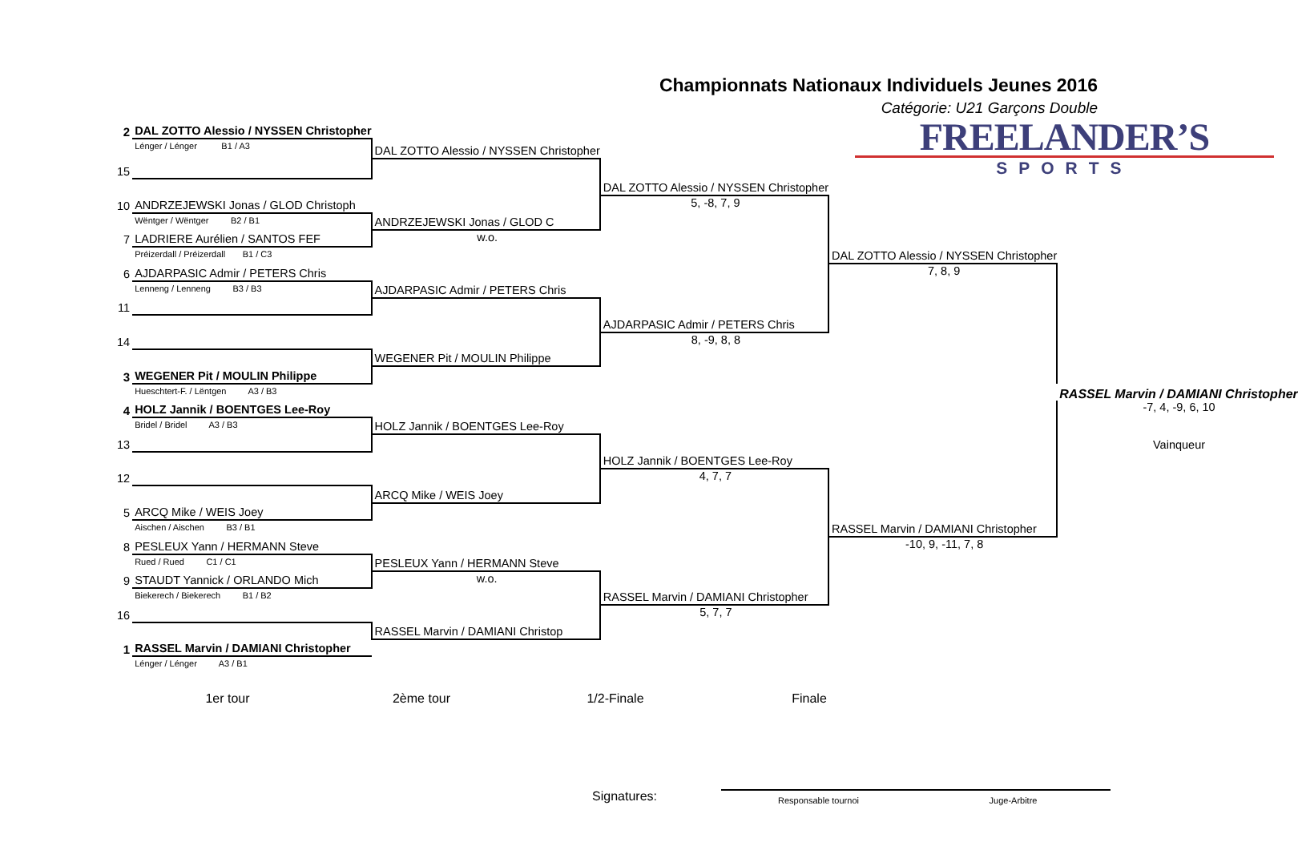Championnats Nationaux Individuels Jeunes 2016
Catégorie: U21 Garçons Double
| 2 | DAL ZOTTO Alessio / NYSSEN Christopher | | | FREELANDER’S SPORTS | |
| | Lénger / Lénger B1 / A3 | DAL ZOTTO Alessio / NYSSEN Christopher | | | |
| 15 | | | | | |
| | | | DAL ZOTTO Alessio / NYSSEN Christopher | | |
| 10 | ANDRZEJEWSKI Jonas / GLOD Christoph | | 5, -8, 7, 9 | | |
| | Wëntger / Wëntger B2 / B1 | ANDRZEJEWSKI Jonas / GLOD C | | | |
| 7 | LADRIERE Aurélien / SANTOS FEF | w.o. | | | |
| | Préizerdall / Préizerdall B1 / C3 | | | DAL ZOTTO Alessio / NYSSEN Christopher | |
| 6 | AJDARPASIC Admir / PETERS Chris | | | 7, 8, 9 | |
| | Lenneng / Lenneng B3 / B3 | AJDARPASIC Admir / PETERS Chris | | | |
| 11 | | | | | |
| | | | AJDARPASIC Admir / PETERS Chris | | |
| 14 | | | 8, -9, 8, 8 | | |
| | | WEGENER Pit / MOULIN Philippe | | | |
| 3 | WEGENER Pit / MOULIN Philippe | | | | |
| | Hueschtert-F. / Lëntgen A3 / B3 | | | | RASSEL Marvin / DAMIANI Christopher |
| 4 | HOLZ Jannik / BOENTGES Lee-Roy | | | | -7, 4, -9, 6, 10 |
| | Bridel / Bridel A3 / B3 | HOLZ Jannik / BOENTGES Lee-Roy | | | |
| 13 | | | | | Vainqueur |
| | | | HOLZ Jannik / BOENTGES Lee-Roy | | |
| 12 | | | 4, 7, 7 | | |
| | | ARCQ Mike / WEIS Joey | | | |
| 5 | ARCQ Mike / WEIS Joey | | | | |
| | Aischen / Aischen B3 / B1 | | | RASSEL Marvin / DAMIANI Christopher | |
| 8 | PESLEUX Yann / HERMANN Steve | | | -10, 9, -11, 7, 8 | |
| | Rued / Rued C1 / C1 | PESLEUX Yann / HERMANN Steve | | | |
| 9 | STAUDT Yannick / ORLANDO Mich | w.o. | | | |
| | Biekerech / Biekerech B1 / B2 | | RASSEL Marvin / DAMIANI Christopher | | |
| 16 | | | 5, 7, 7 | | |
| | | RASSEL Marvin / DAMIANI Christop | | | |
| 1 | RASSEL Marvin / DAMIANI Christopher | | | | |
| | Lénger / Lénger A3 / B1 | | | | |
1er tour 2ème tour 1/2-Finale Finale
Signatures:
Responsable tournoi Juge-Arbitre